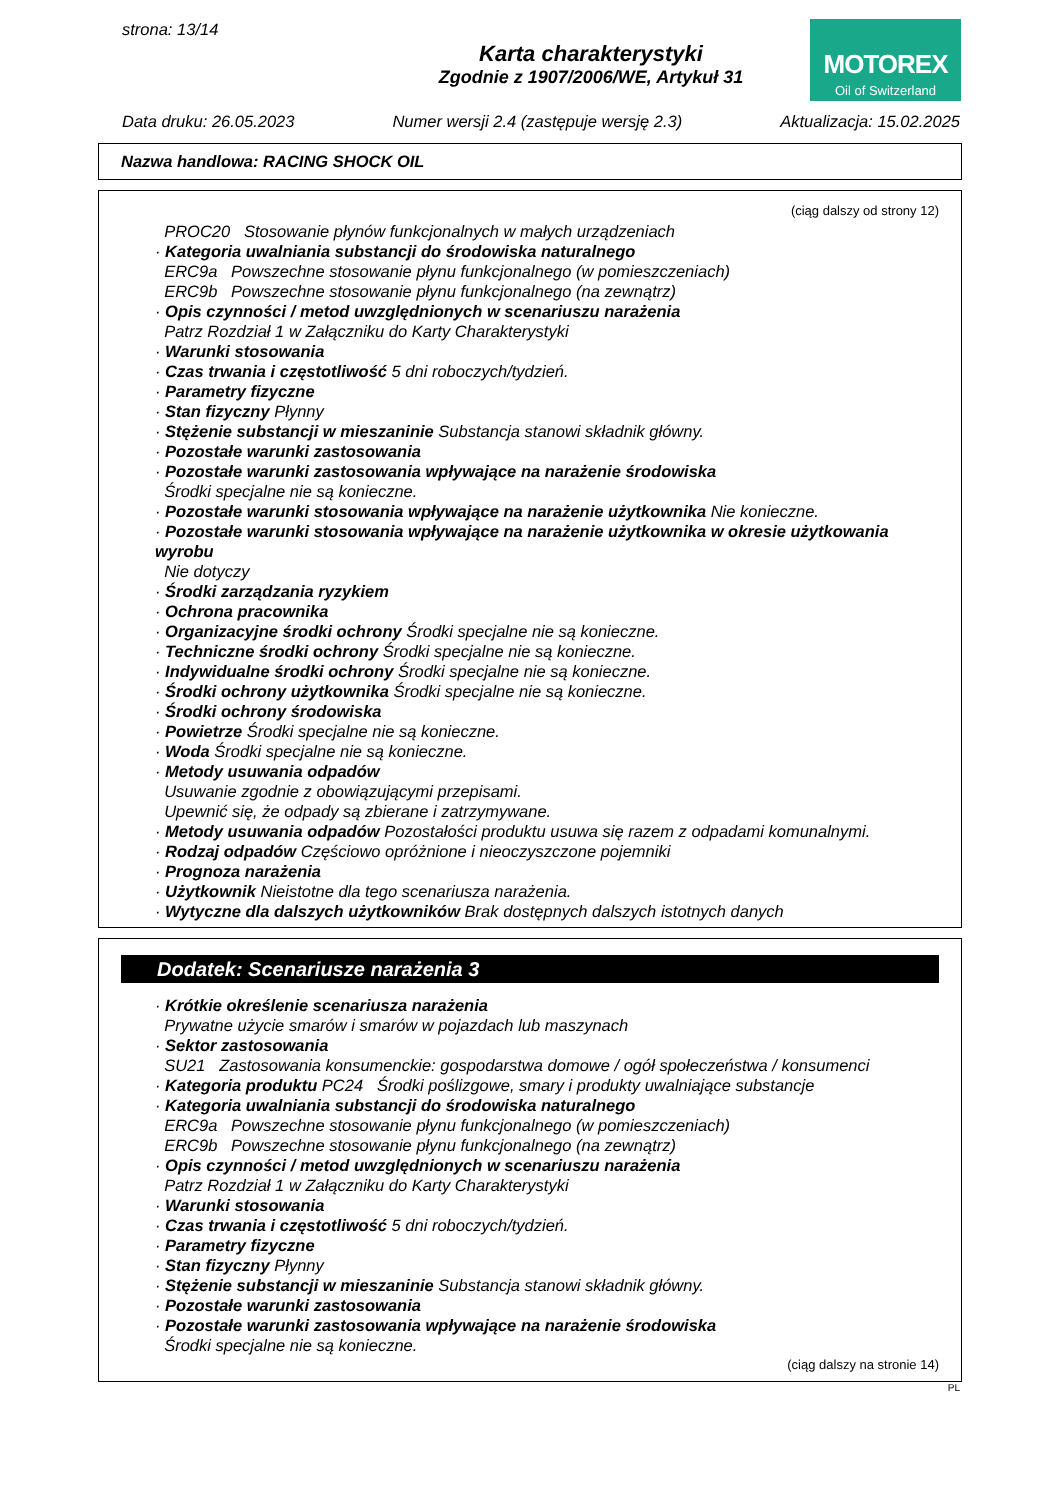strona: 13/14
Karta charakterystyki
Zgodnie z 1907/2006/WE, Artykuł 31
MOTOREX
Oil of Switzerland
Data druku: 26.05.2023 Numer wersji 2.4 (zastępuje wersję 2.3) Aktualizacja: 15.02.2025
Nazwa handlowa: RACING SHOCK OIL
(ciąg dalszy od strony 12)
PROC20 Stosowanie płynów funkcjonalnych w małych urządzeniach
· Kategoria uwalniania substancji do środowiska naturalnego
ERC9a Powszechne stosowanie płynu funkcjonalnego (w pomieszczeniach)
ERC9b Powszechne stosowanie płynu funkcjonalnego (na zewnątrz)
· Opis czynności / metod uwzględnionych w scenariuszu narażenia
Patrz Rozdział 1 w Załączniku do Karty Charakterystyki
· Warunki stosowania
· Czas trwania i częstotliwość 5 dni roboczych/tydzień.
· Parametry fizyczne
· Stan fizyczny Płynny
· Stężenie substancji w mieszaninie Substancja stanowi składnik główny.
· Pozostałe warunki zastosowania
· Pozostałe warunki zastosowania wpływające na narażenie środowiska
Środki specjalne nie są konieczne.
· Pozostałe warunki stosowania wpływające na narażenie użytkownika Nie konieczne.
· Pozostałe warunki stosowania wpływające na narażenie użytkownika w okresie użytkowania wyrobu
Nie dotyczy
· Środki zarządzania ryzykiem
· Ochrona pracownika
· Organizacyjne środki ochrony Środki specjalne nie są konieczne.
· Techniczne środki ochrony Środki specjalne nie są konieczne.
· Indywidualne środki ochrony Środki specjalne nie są konieczne.
· Środki ochrony użytkownika Środki specjalne nie są konieczne.
· Środki ochrony środowiska
· Powietrze Środki specjalne nie są konieczne.
· Woda Środki specjalne nie są konieczne.
· Metody usuwania odpadów
Usuwanie zgodnie z obowiązującymi przepisami.
Upewnić się, że odpady są zbierane i zatrzymywane.
· Metody usuwania odpadów Pozostałości produktu usuwa się razem z odpadami komunalnymi.
· Rodzaj odpadów Częściowo opróżnione i nieoczyszczone pojemniki
· Prognoza narażenia
· Użytkownik Nieistotne dla tego scenariusza narażenia.
· Wytyczne dla dalszych użytkowników Brak dostępnych dalszych istotnych danych
Dodatek: Scenariusze narażenia 3
· Krótkie określenie scenariusza narażenia
Prywatne użycie smarów i smarów w pojazdach lub maszynach
· Sektor zastosowania
SU21 Zastosowania konsumenckie: gospodarstwa domowe / ogół społeczeństwa / konsumenci
· Kategoria produktu PC24 Środki poślizgowe, smary i produkty uwalniające substancje
· Kategoria uwalniania substancji do środowiska naturalnego
ERC9a Powszechne stosowanie płynu funkcjonalnego (w pomieszczeniach)
ERC9b Powszechne stosowanie płynu funkcjonalnego (na zewnątrz)
· Opis czynności / metod uwzględnionych w scenariuszu narażenia
Patrz Rozdział 1 w Załączniku do Karty Charakterystyki
· Warunki stosowania
· Czas trwania i częstotliwość 5 dni roboczych/tydzień.
· Parametry fizyczne
· Stan fizyczny Płynny
· Stężenie substancji w mieszaninie Substancja stanowi składnik główny.
· Pozostałe warunki zastosowania
· Pozostałe warunki zastosowania wpływające na narażenie środowiska
Środki specjalne nie są konieczne.
(ciąg dalszy na stronie 14)
PL